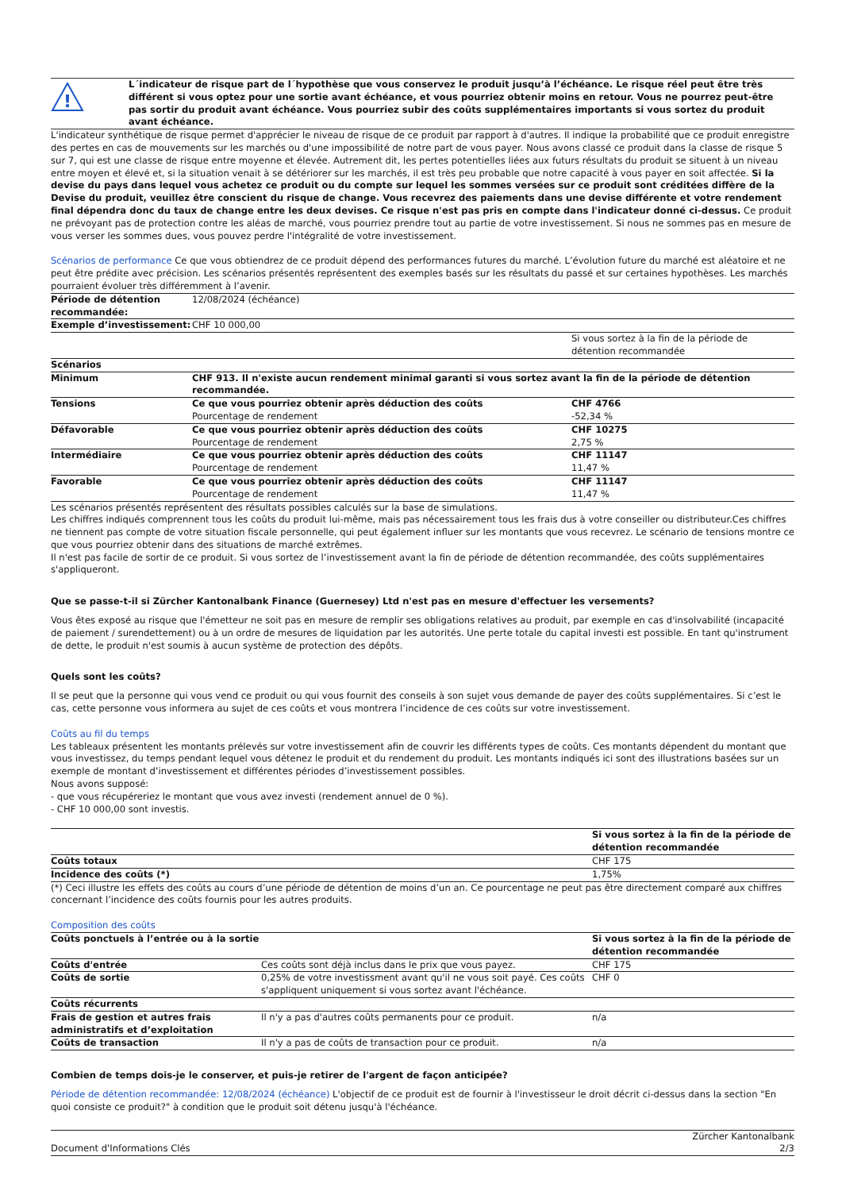!
L´indicateur de risque part de l´hypothèse que vous conservez le produit jusqu’à l’échéance. Le risque réel peut être très différent si vous optez pour une sortie avant échéance, et vous pourriez obtenir moins en retour. Vous ne pourrez peut-être pas sortir du produit avant échéance. Vous pourriez subir des coûts supplémentaires importants si vous sortez du produit avant échéance.
L'indicateur synthétique de risque permet d'apprécier le niveau de risque de ce produit par rapport à d'autres. Il indique la probabilité que ce produit enregistre des pertes en cas de mouvements sur les marchés ou d'une impossibilité de notre part de vous payer. Nous avons classé ce produit dans la classe de risque 5 sur 7, qui est une classe de risque entre moyenne et élevée. Autrement dit, les pertes potentielles liées aux futurs résultats du produit se situent à un niveau entre moyen et élevé et, si la situation venait à se détériorer sur les marchés, il est très peu probable que notre capacité à vous payer en soit affectée. Si la devise du pays dans lequel vous achetez ce produit ou du compte sur lequel les sommes versées sur ce produit sont créditées diffère de la Devise du produit, veuillez être conscient du risque de change. Vous recevrez des paiements dans une devise différente et votre rendement final dépendra donc du taux de change entre les deux devises. Ce risque n'est pas pris en compte dans l'indicateur donné ci-dessus. Ce produit ne prévoyant pas de protection contre les aléas de marché, vous pourriez prendre tout au partie de votre investissement. Si nous ne sommes pas en mesure de vous verser les sommes dues, vous pouvez perdre l'intégralité de votre investissement.
Scénarios de performance Ce que vous obtiendrez de ce produit dépend des performances futures du marché. L’évolution future du marché est aléatoire et ne peut être prédite avec précision. Les scénarios présentés représentent des exemples basés sur les résultats du passé et sur certaines hypothèses. Les marchés pourraient évoluer très différemment à l’avenir.
| Période de détention recommandée: | 12/08/2024 (échéance) | |
| Exemple d’investissement: | CHF 10 000,00 | |
| | | Si vous sortez à la fin de la période de détention recommandée |
| Scénarios | | |
| Minimum | CHF 913. Il n'existe aucun rendement minimal garanti si vous sortez avant la fin de la période de détention recommandée. | |
| Tensions | Ce que vous pourriez obtenir après déduction des coûts Pourcentage de rendement | CHF 4766 -52,34 % |
| Défavorable | Ce que vous pourriez obtenir après déduction des coûts Pourcentage de rendement | CHF 10275 2,75 % |
| Intermédiaire | Ce que vous pourriez obtenir après déduction des coûts Pourcentage de rendement | CHF 11147 11,47 % |
| Favorable | Ce que vous pourriez obtenir après déduction des coûts Pourcentage de rendement | CHF 11147 11,47 % |
Les scénarios présentés représentent des résultats possibles calculés sur la base de simulations.
Les chiffres indiqués comprennent tous les coûts du produit lui-même, mais pas nécessairement tous les frais dus à votre conseiller ou distributeur.Ces chiffres ne tiennent pas compte de votre situation fiscale personnelle, qui peut également influer sur les montants que vous recevrez. Le scénario de tensions montre ce que vous pourriez obtenir dans des situations de marché extrêmes.
Il n'est pas facile de sortir de ce produit. Si vous sortez de l’investissement avant la fin de période de détention recommandée, des coûts supplémentaires s'appliqueront.
Que se passe-t-il si Zürcher Kantonalbank Finance (Guernesey) Ltd n'est pas en mesure d'effectuer les versements?
Vous êtes exposé au risque que l'émetteur ne soit pas en mesure de remplir ses obligations relatives au produit, par exemple en cas d'insolvabilité (incapacité de paiement / surendettement) ou à un ordre de mesures de liquidation par les autorités. Une perte totale du capital investi est possible. En tant qu'instrument de dette, le produit n'est soumis à aucun système de protection des dépôts.
Quels sont les coûts?
Il se peut que la personne qui vous vend ce produit ou qui vous fournit des conseils à son sujet vous demande de payer des coûts supplémentaires. Si c’est le cas, cette personne vous informera au sujet de ces coûts et vous montrera l’incidence de ces coûts sur votre investissement.
Coûts au fil du temps
Les tableaux présentent les montants prélevés sur votre investissement afin de couvrir les différents types de coûts. Ces montants dépendent du montant que vous investissez, du temps pendant lequel vous détenez le produit et du rendement du produit. Les montants indiqués ici sont des illustrations basées sur un exemple de montant d’investissement et différentes périodes d’investissement possibles.
Nous avons supposé:
- que vous récupéreriez le montant que vous avez investi (rendement annuel de 0 %).
- CHF 10 000,00 sont investis.
| | Si vous sortez à la fin de la période de détention recommandée |
| Coûts totaux | CHF 175 |
| Incidence des coûts (*) | 1,75% |
(*) Ceci illustre les effets des coûts au cours d’une période de détention de moins d’un an. Ce pourcentage ne peut pas être directement comparé aux chiffres concernant l’incidence des coûts fournis pour les autres produits.
Composition des coûts
| Coûts ponctuels à l’entrée ou à la sortie | | Si vous sortez à la fin de la période de détention recommandée |
| Coûts d'entrée | Ces coûts sont déjà inclus dans le prix que vous payez. | CHF 175 |
| Coûts de sortie | 0,25% de votre investissment avant qu'il ne vous soit payé. Ces coûts s'appliquent uniquement si vous sortez avant l'échéance. | CHF 0 |
| Coûts récurrents | | |
| Frais de gestion et autres frais administratifs et d’exploitation | Il n'y a pas d'autres coûts permanents pour ce produit. | n/a |
| Coûts de transaction | Il n'y a pas de coûts de transaction pour ce produit. | n/a |
Combien de temps dois-je le conserver, et puis-je retirer de l'argent de façon anticipée?
Période de détention recommandée: 12/08/2024 (échéance) L'objectif de ce produit est de fournir à l'investisseur le droit décrit ci-dessus dans la section "En quoi consiste ce produit?" à condition que le produit soit détenu jusqu'à l'échéance.
Document d'Informations Clés Zürcher Kantonalbank
2/3